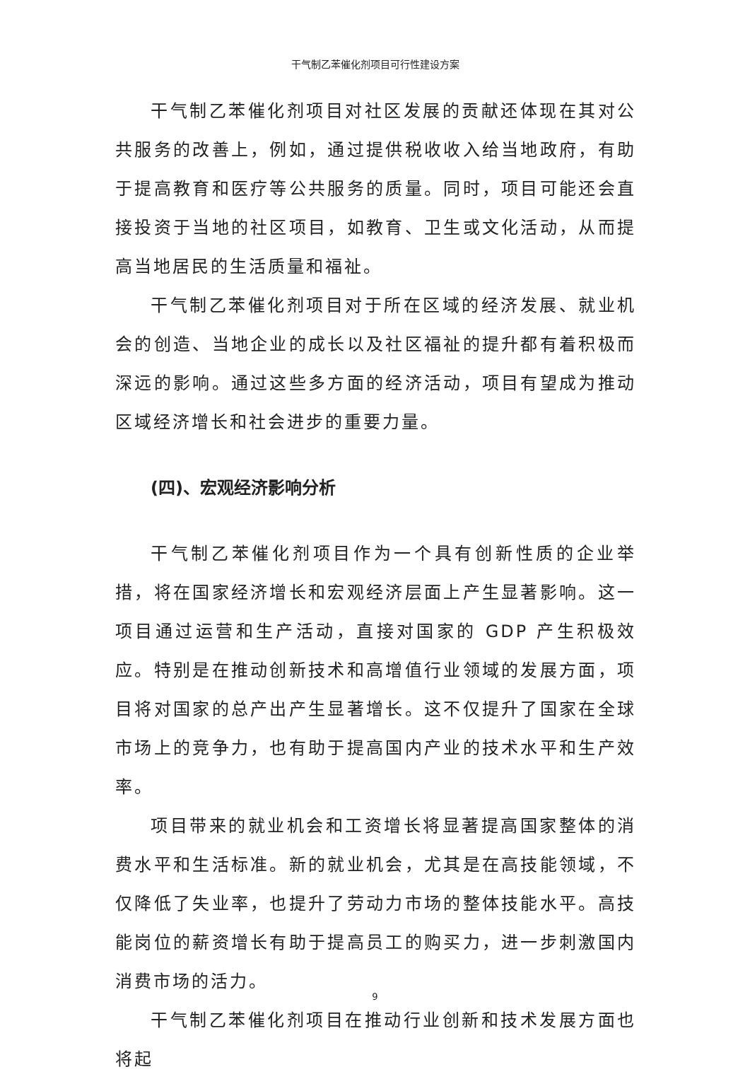干气制乙苯催化剂项目可行性建设方案
干气制乙苯催化剂项目对社区发展的贡献还体现在其对公共服务的改善上，例如，通过提供税收收入给当地政府，有助于提高教育和医疗等公共服务的质量。同时，项目可能还会直接投资于当地的社区项目，如教育、卫生或文化活动，从而提高当地居民的生活质量和福祉。
干气制乙苯催化剂项目对于所在区域的经济发展、就业机会的创造、当地企业的成长以及社区福祉的提升都有着积极而深远的影响。通过这些多方面的经济活动，项目有望成为推动区域经济增长和社会进步的重要力量。
(四)、宏观经济影响分析
干气制乙苯催化剂项目作为一个具有创新性质的企业举措，将在国家经济增长和宏观经济层面上产生显著影响。这一项目通过运营和生产活动，直接对国家的 GDP 产生积极效应。特别是在推动创新技术和高增值行业领域的发展方面，项目将对国家的总产出产生显著增长。这不仅提升了国家在全球市场上的竞争力，也有助于提高国内产业的技术水平和生产效率。
项目带来的就业机会和工资增长将显著提高国家整体的消费水平和生活标准。新的就业机会，尤其是在高技能领域，不仅降低了失业率，也提升了劳动力市场的整体技能水平。高技能岗位的薪资增长有助于提高员工的购买力，进一步刺激国内消费市场的活力。
干气制乙苯催化剂项目在推动行业创新和技术发展方面也将起
9